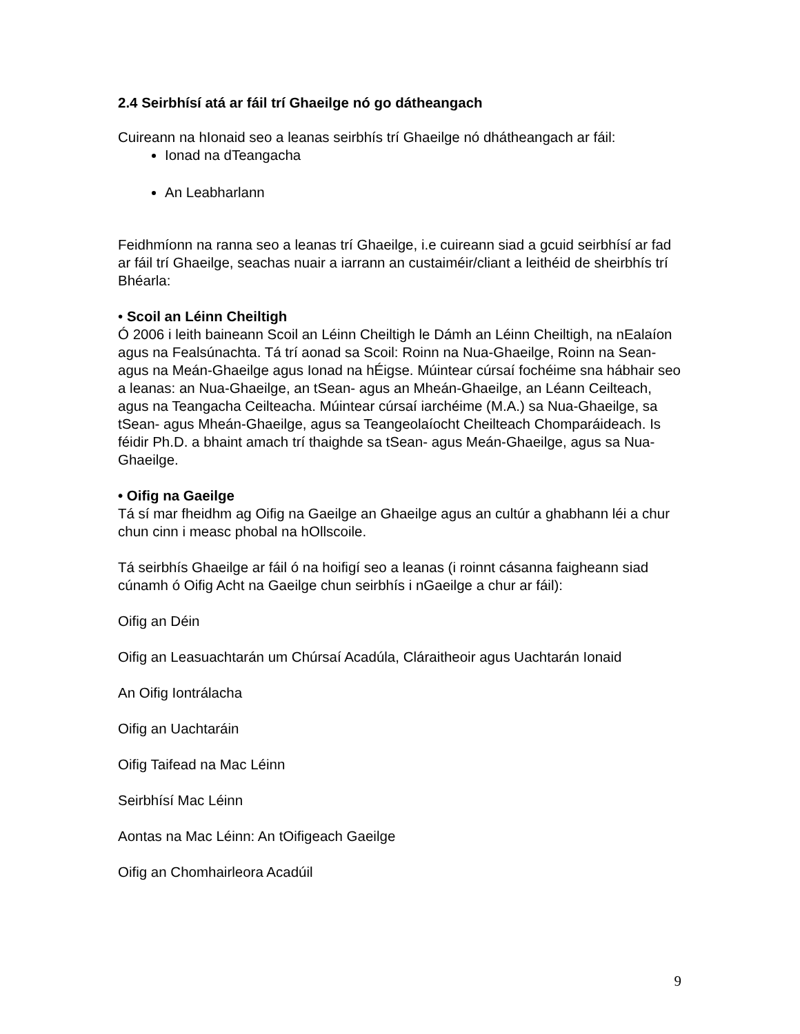2.4 Seirbhísí atá ar fáil trí Ghaeilge nó go dátheangach
Cuireann na hIonaid seo a leanas seirbhís trí Ghaeilge nó dhátheangach ar fáil:
Ionad na dTeangacha
An Leabharlann
Feidhmíonn na ranna seo a leanas trí Ghaeilge, i.e cuireann siad a gcuid seirbhísí ar fad ar fáil trí Ghaeilge, seachas nuair a iarrann an custaiméir/cliant a leithéid de sheirbhís trí Bhéarla:
• Scoil an Léinn Cheiltigh
Ó 2006 i leith baineann Scoil an Léinn Cheiltigh le Dámh an Léinn Cheiltigh, na nEalaíon agus na Fealsúnachta. Tá trí aonad sa Scoil: Roinn na Nua-Ghaeilge, Roinn na Sean- agus na Meán-Ghaeilge agus Ionad na hÉigse. Múintear cúrsaí fochéime sna hábhair seo a leanas: an Nua-Ghaeilge, an tSean- agus an Mheán-Ghaeilge, an Léann Ceilteach, agus na Teangacha Ceilteacha. Múintear cúrsaí iarchéime (M.A.) sa Nua-Ghaeilge, sa tSean- agus Mheán-Ghaeilge, agus sa Teangeolaíocht Cheilteach Chomparáideach. Is féidir Ph.D. a bhaint amach trí thaighde sa tSean- agus Meán-Ghaeilge, agus sa Nua-Ghaeilge.
• Oifig na Gaeilge
Tá sí mar fheidhm ag Oifig na Gaeilge an Ghaeilge agus an cultúr a ghabhann léi a chur chun cinn i measc phobal na hOllscoile.
Tá seirbhís Ghaeilge ar fáil ó na hoifigí seo a leanas (i roinnt cásanna faigheann siad cúnamh ó Oifig Acht na Gaeilge chun seirbhís i nGaeilge a chur ar fáil):
Oifig an Déin
Oifig an Leasuachtarán um Chúrsaí Acadúla, Cláraitheoir agus Uachtarán Ionaid
An Oifig Iontrálacha
Oifig an Uachtaráin
Oifig Taifead na Mac Léinn
Seirbhísí Mac Léinn
Aontas na Mac Léinn: An tOifigeach Gaeilge
Oifig an Chomhairleora Acadúil
9